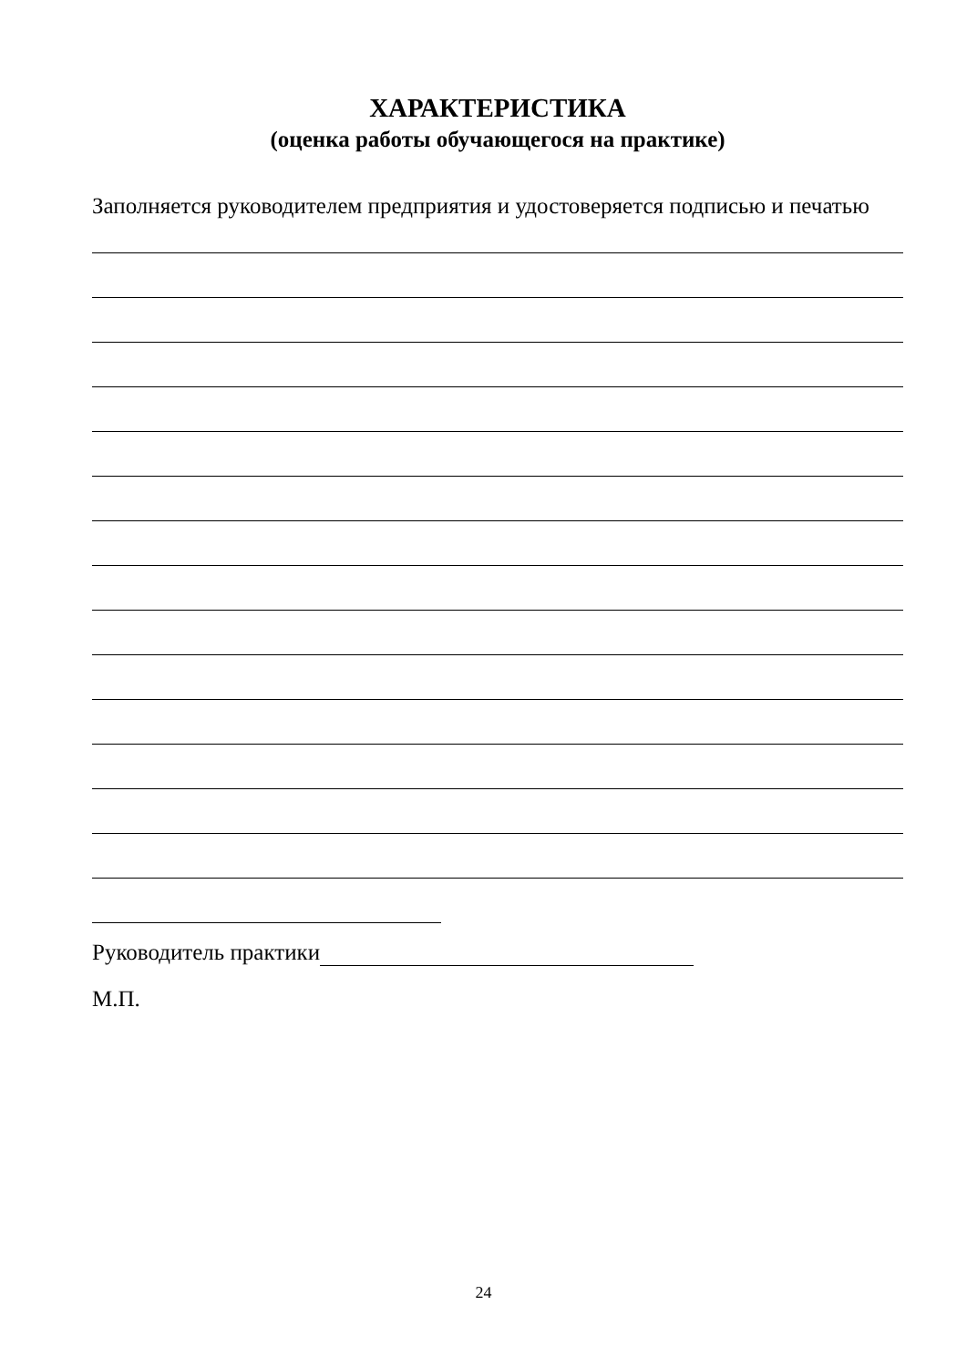ХАРАКТЕРИСТИКА
(оценка работы обучающегося на практике)
Заполняется руководителем предприятия и удостоверяется подписью и печатью
Руководитель практики
М.П.
24